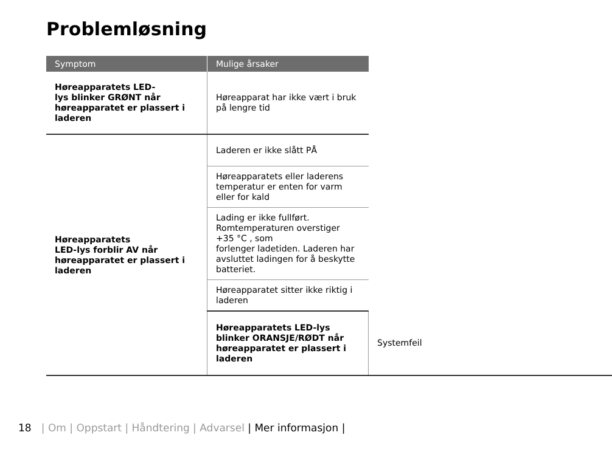Problemløsning
| Symptom | Mulige årsaker | |
| --- | --- | --- |
| Høreapparatets LED- lys blinker GRØNT når høreapparatet er plassert i laderen | Høreapparat har ikke vært i bruk på lengre tid | |
| Høreapparatets LED-lys forblir AV når høreapparatet er plassert i laderen | Laderen er ikke slått PÅ | |
| | Høreapparatets eller laderens temperatur er enten for varm eller for kald | |
| | Lading er ikke fullført. Romtemperaturen overstiger +35 °C , som forlenger ladetiden. Laderen har avsluttet ladingen for å beskytte batteriet. | |
| | Høreapparatet sitter ikke riktig i laderen | |
| | Høreapparatets LED-lys blinker ORANSJE/RØDT når høreapparatet er plassert i laderen | Systemfeil |
18 | Om | Oppstart | Håndtering | Advarsel | Mer informasjon |